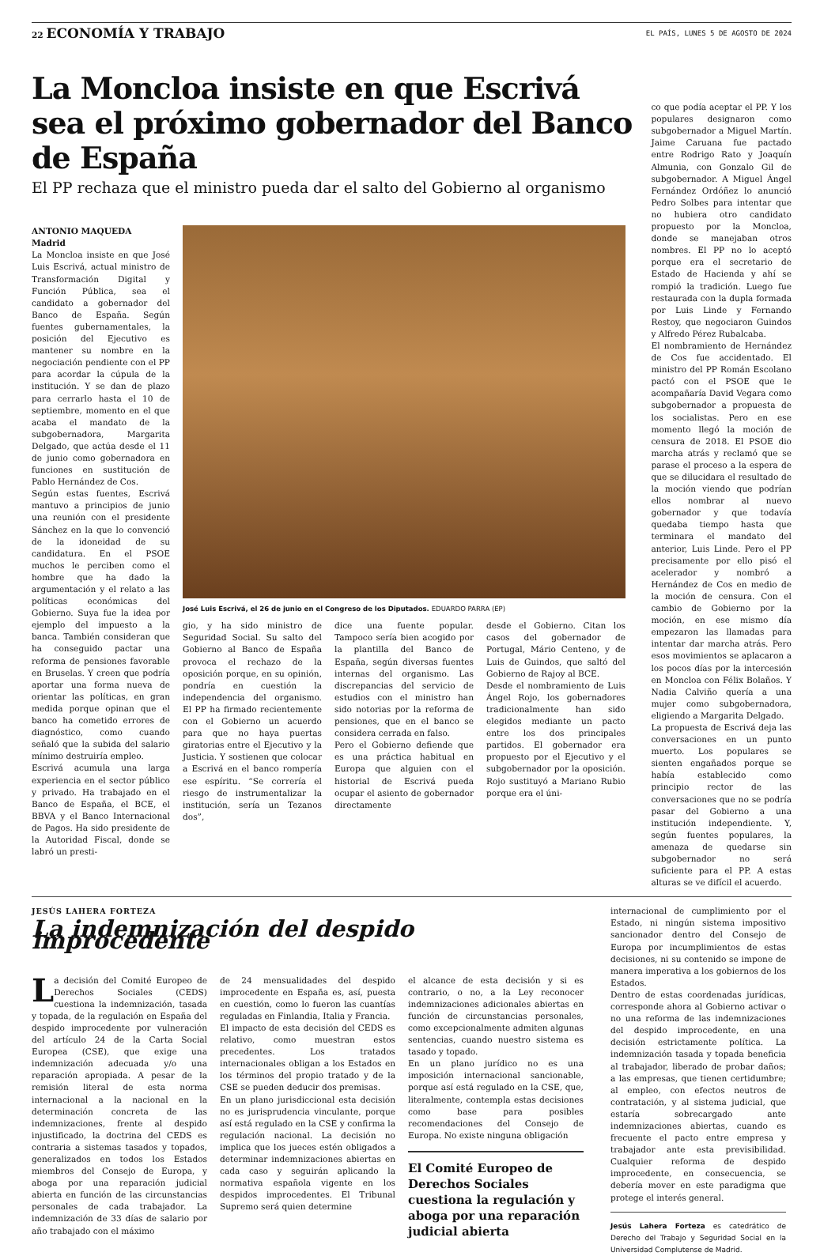22 ECONOMÍA Y TRABAJO EL PAÍS, LUNES 5 DE AGOSTO DE 2024
La Moncloa insiste en que Escrivá sea el próximo gobernador del Banco de España
El PP rechaza que el ministro pueda dar el salto del Gobierno al organismo
ANTONIO MAQUEDA
Madrid
La Moncloa insiste en que José Luis Escrivá, actual ministro de Transformación Digital y Función Pública, sea el candidato a gobernador del Banco de España. Según fuentes gubernamentales, la posición del Ejecutivo es mantener su nombre en la negociación pendiente con el PP para acordar la cúpula de la institución. Y se dan de plazo para cerrarlo hasta el 10 de septiembre, momento en el que acaba el mandato de la subgobernadora, Margarita Delgado, que actúa desde el 11 de junio como gobernadora en funciones en sustitución de Pablo Hernández de Cos.
Según estas fuentes, Escrivá mantuvo a principios de junio una reunión con el presidente Sánchez en la que lo convenció de la idoneidad de su candidatura. En el PSOE muchos le perciben como el hombre que ha dado la argumentación y el relato a las políticas económicas del Gobierno. Suya fue la idea por ejemplo del impuesto a la banca. También consideran que ha conseguido pactar una reforma de pensiones favorable en Bruselas. Y creen que podría aportar una forma nueva de orientar las políticas, en gran medida porque opinan que el banco ha cometido errores de diagnóstico, como cuando señaló que la subida del salario mínimo destruiría empleo.
Escrivá acumula una larga experiencia en el sector público y privado. Ha trabajado en el Banco de España, el BCE, el BBVA y el Banco Internacional de Pagos. Ha sido presidente de la Autoridad Fiscal, donde se labró un presti-
José Luis Escrivá, el 26 de junio en el Congreso de los Diputados. EDUARDO PARRA (EP)
gio, y ha sido ministro de Seguridad Social. Su salto del Gobierno al Banco de España provoca el rechazo de la oposición porque, en su opinión, pondría en cuestión la independencia del organismo. El PP ha firmado recientemente con el Gobierno un acuerdo para que no haya puertas giratorias entre el Ejecutivo y la Justicia. Y sostienen que colocar a Escrivá en el banco rompería ese espíritu. “Se correría el riesgo de instrumentalizar la institución, sería un Tezanos dos”,
dice una fuente popular. Tampoco sería bien acogido por la plantilla del Banco de España, según diversas fuentes internas del organismo. Las discrepancias del servicio de estudios con el ministro han sido notorias por la reforma de pensiones, que en el banco se considera cerrada en falso.
Pero el Gobierno defiende que es una práctica habitual en Europa que alguien con el historial de Escrivá pueda ocupar el asiento de gobernador directamente
desde el Gobierno. Citan los casos del gobernador de Portugal, Mário Centeno, y de Luis de Guindos, que saltó del Gobierno de Rajoy al BCE.
Desde el nombramiento de Luis Ángel Rojo, los gobernadores tradicionalmente han sido elegidos mediante un pacto entre los dos principales partidos. El gobernador era propuesto por el Ejecutivo y el subgobernador por la oposición. Rojo sustituyó a Mariano Rubio porque era el úni-
co que podía aceptar el PP. Y los populares designaron como subgobernador a Miguel Martín. Jaime Caruana fue pactado entre Rodrigo Rato y Joaquín Almunia, con Gonzalo Gil de subgobernador. A Miguel Ángel Fernández Ordóñez lo anunció Pedro Solbes para intentar que no hubiera otro candidato propuesto por la Moncloa, donde se manejaban otros nombres. El PP no lo aceptó porque era el secretario de Estado de Hacienda y ahí se rompió la tradición. Luego fue restaurada con la dupla formada por Luis Linde y Fernando Restoy, que negociaron Guindos y Alfredo Pérez Rubalcaba.
El nombramiento de Hernández de Cos fue accidentado. El ministro del PP Román Escolano pactó con el PSOE que le acompañaría David Vegara como subgobernador a propuesta de los socialistas. Pero en ese momento llegó la moción de censura de 2018. El PSOE dio marcha atrás y reclamó que se parase el proceso a la espera de que se dilucidara el resultado de la moción viendo que podrían ellos nombrar al nuevo gobernador y que todavía quedaba tiempo hasta que terminara el mandato del anterior, Luis Linde. Pero el PP precisamente por ello pisó el acelerador y nombró a Hernández de Cos en medio de la moción de censura. Con el cambio de Gobierno por la moción, en ese mismo día empezaron las llamadas para intentar dar marcha atrás. Pero esos movimientos se aplacaron a los pocos días por la intercesión en Moncloa con Félix Bolaños. Y Nadia Calviño quería a una mujer como subgobernadora, eligiendo a Margarita Delgado.
La propuesta de Escrivá deja las conversaciones en un punto muerto. Los populares se sienten engañados porque se había establecido como principio rector de las conversaciones que no se podría pasar del Gobierno a una institución independiente. Y, según fuentes populares, la amenaza de quedarse sin subgobernador no será suficiente para el PP. A estas alturas se ve difícil el acuerdo.
JESÚS LAHERA FORTEZA
La indemnización del despido improcedente
La decisión del Comité Europeo de Derechos Sociales (CEDS) cuestiona la indemnización, tasada y topada, de la regulación en España del despido improcedente por vulneración del artículo 24 de la Carta Social Europea (CSE), que exige una indemnización adecuada y/o una reparación apropiada. A pesar de la remisión literal de esta norma internacional a la nacional en la determinación concreta de las indemnizaciones, frente al despido injustificado, la doctrina del CEDS es contraria a sistemas tasados y topados, generalizados en todos los Estados miembros del Consejo de Europa, y aboga por una reparación judicial abierta en función de las circunstancias personales de cada trabajador. La indemnización de 33 días de salario por año trabajado con el máximo
de 24 mensualidades del despido improcedente en España es, así, puesta en cuestión, como lo fueron las cuantías reguladas en Finlandia, Italia y Francia.
El impacto de esta decisión del CEDS es relativo, como muestran estos precedentes. Los tratados internacionales obligan a los Estados en los términos del propio tratado y de la CSE se pueden deducir dos premisas.
En un plano jurisdiccional esta decisión no es jurisprudencia vinculante, porque así está regulado en la CSE y confirma la regulación nacional. La decisión no implica que los jueces estén obligados a determinar indemnizaciones abiertas en cada caso y seguirán aplicando la normativa española vigente en los despidos improcedentes. El Tribunal Supremo será quien determine
el alcance de esta decisión y si es contrario, o no, a la Ley reconocer indemnizaciones adicionales abiertas en función de circunstancias personales, como excepcionalmente admiten algunas sentencias, cuando nuestro sistema es tasado y topado.
En un plano jurídico no es una imposición internacional sancionable, porque así está regulado en la CSE, que, literalmente, contempla estas decisiones como base para posibles recomendaciones del Consejo de Europa. No existe ninguna obligación
El Comité Europeo de Derechos Sociales cuestiona la regulación y aboga por una reparación judicial abierta
internacional de cumplimiento por el Estado, ni ningún sistema impositivo sancionador dentro del Consejo de Europa por incumplimientos de estas decisiones, ni su contenido se impone de manera imperativa a los gobiernos de los Estados.
Dentro de estas coordenadas jurídicas, corresponde ahora al Gobierno activar o no una reforma de las indemnizaciones del despido improcedente, en una decisión estrictamente política. La indemnización tasada y topada beneficia al trabajador, liberado de probar daños; a las empresas, que tienen certidumbre; al empleo, con efectos neutros de contratación, y al sistema judicial, que estaría sobrecargado ante indemnizaciones abiertas, cuando es frecuente el pacto entre empresa y trabajador ante esta previsibilidad. Cualquier reforma de despido improcedente, en consecuencia, se debería mover en este paradigma que protege el interés general.
Jesús Lahera Forteza es catedrático de Derecho del Trabajo y Seguridad Social en la Universidad Complutense de Madrid.